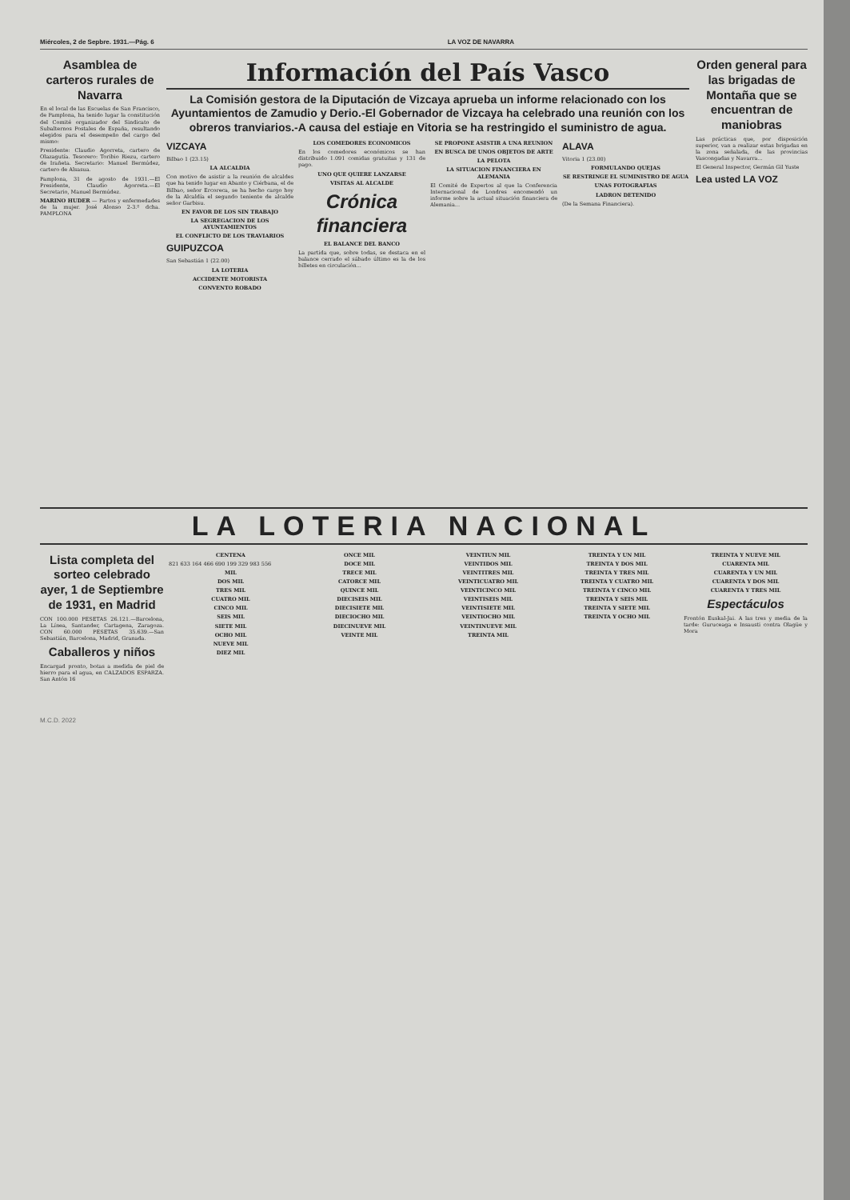Miércoles, 2 de Sepbre. 1931.—Pág. 6 LA VOZ DE NAVARRA
Asamblea de carteros rurales de Navarra
En el local de las Escuelas de San Francisco, de Pamplona, ha tenido lugar la constitución del Comité organizador del Sindicato de Subalternos Postales de España, resultando elegidos para el desempeño del cargo del mismo:
Presidente: Claudio Agorreta, cartero de Olazagutía. Tesorero: Toribio Riezu, cartero de Irañeta. Secretario: Manuel Bermúdez, cartero de Alsasua.
Pamplona, 31 de agosto de 1931.—El Presidente, Claudio Agorreta.—El Secretario, Manuel Bermúdez.
MARINO HUDER — Partos y enfermedades de la mujer. José Alonso 2-3.º dcha. PAMPLONA
Información del País Vasco
La Comisión gestora de la Diputación de Vizcaya aprueba un informe relacionado con los Ayuntamientos de Zamudio y Derio.-El Gobernador de Vizcaya ha celebrado una reunión con los obreros tranviarios.-A causa del estiaje en Vitoria se ha restringido el suministro de agua.
VIZCAYA
Bilbao 1 (23.15)
LA ALCALDIA
Con motivo de asistir a la reunión de alcaldes que ha tenido lugar en Abanto y Ciérbana, el de Bilbao, señor Ercoreca, se ha hecho cargo hoy de la Alcaldía el segundo teniente de alcalde señor Garbisu.
EN FAVOR DE LOS SIN TRABAJO
LA SEGREGACION DE LOS AYUNTAMIENTOS
EL CONFLICTO DE LOS TRAVIARIOS
GUIPUZCOA
San Sebastián 1 (22.00)
LA LOTERIA
ACCIDENTE MOTORISTA
CONVENTO ROBADO
LOS COMEDORES ECONOMICOS
En los comedores económicos se han distribuido 1.091 comidas gratuitas y 131 de pago.
UNO QUE QUIERE LANZARSE
VISITAS AL ALCALDE
Crónica financiera
EL BALANCE DEL BANCO
La partida que, sobre todas, se destaca en el balance cerrado el sábado último es la de los billetes en circulación...
SE PROPONE ASISTIR A UNA REUNION
EN BUSCA DE UNOS OBJETOS DE ARTE
LA PELOTA
LA SITUACION FINANCIERA EN ALEMANIA
El Comité de Expertos al que la Conferencia Internacional de Londres encomendó un informe sobre la actual situación financiera de Alemania...
ALAVA
Vitoria 1 (23.00)
FORMULANDO QUEJAS
SE RESTRINGE EL SUMINISTRO DE AGUA
UNAS FOTOGRAFIAS
LADRON DETENIDO
(De la Semana Financiera).
Orden general para las brigadas de Montaña que se encuentran de maniobras
Las prácticas que, por disposición superior, van a realizar estas brigadas en la zona señalada, de las provincias Vascongadas y Navarra...
El General Inspector, Germán Gil Yuste
Lea usted LA VOZ
LA LOTERIA NACIONAL
Lista completa del sorteo celebrado ayer, 1 de Septiembre de 1931, en Madrid
CON 100.000 PESETAS 26.121.—Barcelona, La Línea, Santander, Cartagena, Zaragoza. CON 60.000 PESETAS 35.639.—San Sebastián, Barcelona, Madrid, Granada.
Caballeros y niños
Encargad pronto, botas a medida de piel de hierro para el agua, en CALZADOS ESPARZA. San Antón 16
CENTENA
821 633 164 466 690 199 329 983 556
MIL
DOS MIL
TRES MIL
CUATRO MIL
CINCO MIL
SEIS MIL
SIETE MIL
OCHO MIL
NUEVE MIL
DIEZ MIL
ONCE MIL
DOCE MIL
TRECE MIL
CATORCE MIL
QUINCE MIL
DIECISEIS MIL
DIECISIETE MIL
DIECIOCHO MIL
DIECINUEVE MIL
VEINTE MIL
VEINTIUN MIL
VEINTIDOS MIL
VEINTITRES MIL
VEINTICUATRO MIL
VEINTICINCO MIL
VEINTISEIS MIL
VEINTISIETE MIL
VEINTIOCHO MIL
VEINTINUEVE MIL
TREINTA MIL
TREINTA Y UN MIL
TREINTA Y DOS MIL
TREINTA Y TRES MIL
TREINTA Y CUATRO MIL
TREINTA Y CINCO MIL
TREINTA Y SEIS MIL
TREINTA Y SIETE MIL
TREINTA Y OCHO MIL
TREINTA Y NUEVE MIL
CUARENTA MIL
CUARENTA Y UN MIL
CUARENTA Y DOS MIL
CUARENTA Y TRES MIL
Espectáculos
Frontón Euskal-Jai. A las tres y media de la tarde: Guruceaga e Insausti contra Olagüe y Mora
M.C.D. 2022